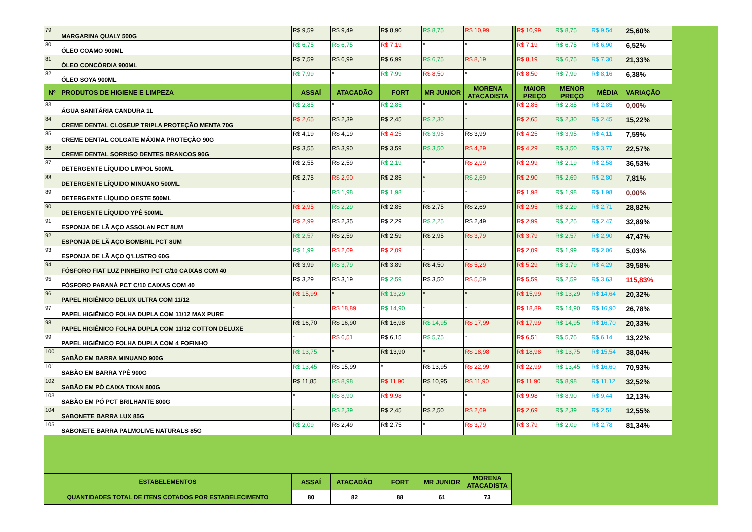| 79 | MARGARINA QUALY 500G | R$ 9,59 | R$ 9,49 | R$ 8,90 | R$ 8,75 | R$ 10,99 | | R$ 10,99 | R$ 8,75 | R$ 9,54 | 25,60% |
| 80 | ÓLEO COAMO 900ML | R$ 6,75 | R$ 6,75 | R$ 7,19 | * | * | | R$ 7,19 | R$ 6,75 | R$ 6,90 | 6,52% |
| 81 | ÓLEO CONCÓRDIA 900ML | R$ 7,59 | R$ 6,99 | R$ 6,99 | R$ 6,75 | R$ 8,19 | | R$ 8,19 | R$ 6,75 | R$ 7,30 | 21,33% |
| 82 | ÓLEO SOYA 900ML | R$ 7,99 | * | R$ 7,99 | R$ 8,50 | * | | R$ 8,50 | R$ 7,99 | R$ 8,16 | 6,38% |
| Nº | PRODUTOS DE HIGIENE E LIMPEZA | ASSAÍ | ATACADÃO | FORT | MR JUNIOR | MORENA ATACADISTA | | MAIOR PREÇO | MENOR PREÇO | MÉDIA | VARIAÇÃO |
| 83 | ÁGUA SANITÁRIA CANDURA 1L | R$ 2,85 | * | R$ 2,85 | * | * | | R$ 2,85 | R$ 2,85 | R$ 2,85 | 0,00% |
| 84 | CREME DENTAL CLOSEUP TRIPLA PROTEÇÃO MENTA 70G | R$ 2,65 | R$ 2,39 | R$ 2,45 | R$ 2,30 | * | | R$ 2,65 | R$ 2,30 | R$ 2,45 | 15,22% |
| 85 | CREME DENTAL COLGATE MÁXIMA PROTEÇÃO 90G | R$ 4,19 | R$ 4,19 | R$ 4,25 | R$ 3,95 | R$ 3,99 | | R$ 4,25 | R$ 3,95 | R$ 4,11 | 7,59% |
| 86 | CREME DENTAL SORRISO DENTES BRANCOS 90G | R$ 3,55 | R$ 3,90 | R$ 3,59 | R$ 3,50 | R$ 4,29 | | R$ 4,29 | R$ 3,50 | R$ 3,77 | 22,57% |
| 87 | DETERGENTE LÍQUIDO LIMPOL 500ML | R$ 2,55 | R$ 2,59 | R$ 2,19 | * | R$ 2,99 | | R$ 2,99 | R$ 2,19 | R$ 2,58 | 36,53% |
| 88 | DETERGENTE LÍQUIDO MINUANO 500ML | R$ 2,75 | R$ 2,90 | R$ 2,85 | * | R$ 2,69 | | R$ 2,90 | R$ 2,69 | R$ 2,80 | 7,81% |
| 89 | DETERGENTE LÍQUIDO OESTE 500ML | * | R$ 1,98 | R$ 1,98 | * | * | | R$ 1,98 | R$ 1,98 | R$ 1,98 | 0,00% |
| 90 | DETERGENTE LÍQUIDO YPÊ 500ML | R$ 2,95 | R$ 2,29 | R$ 2,85 | R$ 2,75 | R$ 2,69 | | R$ 2,95 | R$ 2,29 | R$ 2,71 | 28,82% |
| 91 | ESPONJA DE LÃ AÇO ASSOLAN PCT 8UM | R$ 2,99 | R$ 2,35 | R$ 2,29 | R$ 2,25 | R$ 2,49 | | R$ 2,99 | R$ 2,25 | R$ 2,47 | 32,89% |
| 92 | ESPONJA DE LÃ AÇO BOMBRIL PCT 8UM | R$ 2,57 | R$ 2,59 | R$ 2,59 | R$ 2,95 | R$ 3,79 | | R$ 3,79 | R$ 2,57 | R$ 2,90 | 47,47% |
| 93 | ESPONJA DE LÃ AÇO Q'LUSTRO 60G | R$ 1,99 | R$ 2,09 | R$ 2,09 | * | * | | R$ 2,09 | R$ 1,99 | R$ 2,06 | 5,03% |
| 94 | FÓSFORO FIAT LUZ PINHEIRO PCT C/10 CAIXAS COM 40 | R$ 3,99 | R$ 3,79 | R$ 3,89 | R$ 4,50 | R$ 5,29 | | R$ 5,29 | R$ 3,79 | R$ 4,29 | 39,58% |
| 95 | FÓSFORO PARANÁ PCT C/10 CAIXAS COM 40 | R$ 3,29 | R$ 3,19 | R$ 2,59 | R$ 3,50 | R$ 5,59 | | R$ 5,59 | R$ 2,59 | R$ 3,63 | 115,83% |
| 96 | PAPEL HIGIÊNICO DELUX ULTRA COM 11/12 | R$ 15,99 | * | R$ 13,29 | * | * | | R$ 15,99 | R$ 13,29 | R$ 14,64 | 20,32% |
| 97 | PAPEL HIGIÊNICO FOLHA DUPLA COM 11/12 MAX PURE | * | R$ 18,89 | R$ 14,90 | * | * | | R$ 18,89 | R$ 14,90 | R$ 16,90 | 26,78% |
| 98 | PAPEL HIGIÊNICO FOLHA DUPLA COM 11/12 COTTON DELUXE | R$ 16,70 | R$ 16,90 | R$ 16,98 | R$ 14,95 | R$ 17,99 | | R$ 17,99 | R$ 14,95 | R$ 16,70 | 20,33% |
| 99 | PAPEL HIGIÊNICO FOLHA DUPLA COM 4 FOFINHO | * | R$ 6,51 | R$ 6,15 | R$ 5,75 | * | | R$ 6,51 | R$ 5,75 | R$ 6,14 | 13,22% |
| 100 | SABÃO EM BARRA MINUANO 900G | R$ 13,75 | * | R$ 13,90 | * | R$ 18,98 | | R$ 18,98 | R$ 13,75 | R$ 15,54 | 38,04% |
| 101 | SABÃO EM BARRA YPÊ 900G | R$ 13,45 | R$ 15,99 | * | R$ 13,95 | R$ 22,99 | | R$ 22,99 | R$ 13,45 | R$ 16,60 | 70,93% |
| 102 | SABÃO EM PÓ CAIXA TIXAN 800G | R$ 11,85 | R$ 8,98 | R$ 11,90 | R$ 10,95 | R$ 11,90 | | R$ 11,90 | R$ 8,98 | R$ 11,12 | 32,52% |
| 103 | SABÃO EM PÓ PCT BRILHANTE 800G | * | R$ 8,90 | R$ 9,98 | * | * | | R$ 9,98 | R$ 8,90 | R$ 9,44 | 12,13% |
| 104 | SABONETE BARRA LUX 85G | * | R$ 2,39 | R$ 2,45 | R$ 2,50 | R$ 2,69 | | R$ 2,69 | R$ 2,39 | R$ 2,51 | 12,55% |
| 105 | SABONETE BARRA PALMOLIVE NATURALS 85G | R$ 2,09 | R$ 2,49 | R$ 2,75 | * | R$ 3,79 | | R$ 3,79 | R$ 2,09 | R$ 2,78 | 81,34% |
| ESTABELEMENTOS | ASSAÍ | ATACADÃO | FORT | MR JUNIOR | MORENA ATACADISTA |
| --- | --- | --- | --- | --- | --- |
| QUANTIDADES TOTAL DE ITENS COTADOS POR ESTABELECIMENTO | 80 | 82 | 88 | 61 | 73 |